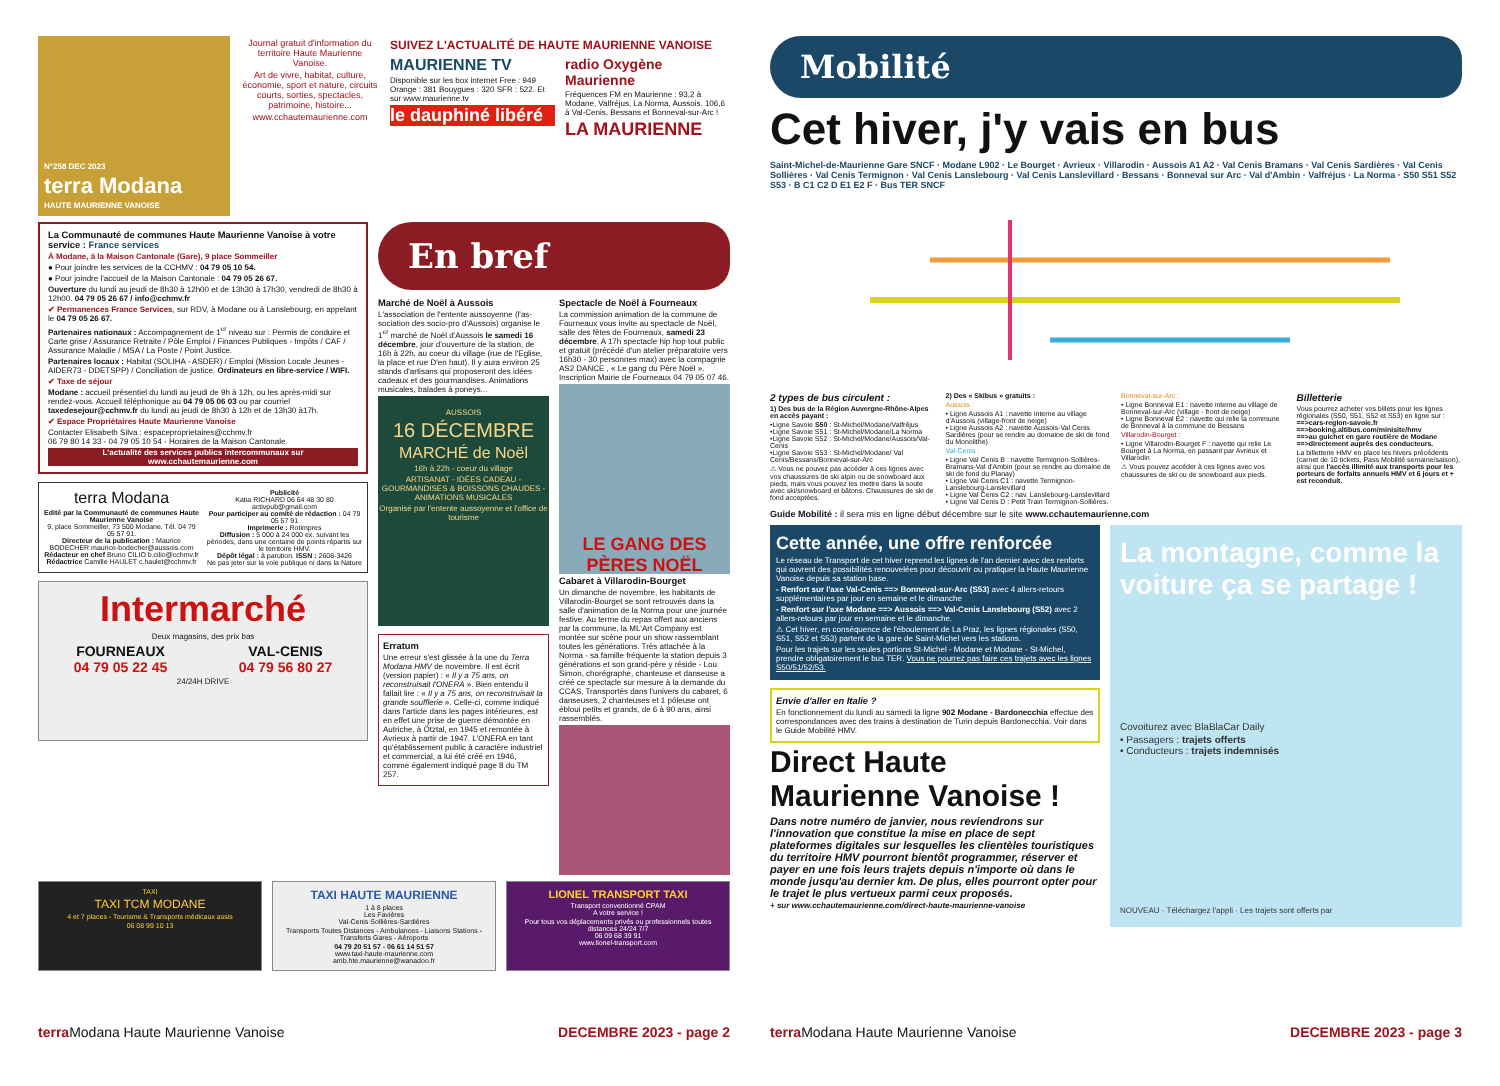N°258 DEC 2023
terra Modana
HAUTE MAURIENNE VANOISE
Journal gratuit d'information du territoire Haute Maurienne Vanoise.
Art de vivre, habitat, culture, économie, sport et nature, circuits courts, sorties, spectacles, patrimoine, histoire...
www.cchautemaurienne.com
SUIVEZ L'ACTUALITÉ DE HAUTE MAURIENNE VANOISE
MAURIENNE TV
Disponible sur les box internet Free : 949 Orange : 381 Bouygues : 320 SFR : 522. Et sur www.maurienne.tv
le dauphiné libéré
radio Oxygène Maurienne
Fréquences FM en Maurienne : 93,2 à Modane, Valfréjus, La Norma, Aussois. 106,6 à Val-Cenis, Bessans et Bonneval-sur-Arc !
LA MAURIENNE
La Communauté de communes Haute Maurienne Vanoise à votre service : France services
À Modane, à la Maison Cantonale (Gare), 9 place Sommeiller
● Pour joindre les services de la CCHMV : 04 79 05 10 54.
● Pour joindre l'accueil de la Maison Cantonale : 04 79 05 26 67.
Ouverture du lundi au jeudi de 8h30 à 12h00 et de 13h30 à 17h30, vendredi de 8h30 à 12h00. 04 79 05 26 67 / info@cchmv.fr
✔ Permanences France Services, sur RDV, à Modane ou à Lanslebourg, en appelant le 04 79 05 26 67.
Partenaires nationaux : Accompagnement de 1<sup>er</sup> niveau sur : Permis de conduire et Carte grise / Assurance Retraite / Pôle Emploi / Finances Publiques - Impôts / CAF / Assurance Maladie / MSA / La Poste / Point Justice.
Partenaires locaux : Habitat (SOLIHA - ASDER) / Emploi (Mission Locale Jeunes - AIDER73 - DDETSPP) / Conciliation de justice. Ordinateurs en libre-service / WIFI.
✔ Taxe de séjour
Modane : accueil présentiel du lundi au jeudi de 9h à 12h, ou les après-midi sur rendez-vous. Accueil téléphonique au 04 79 05 06 03 ou par courriel taxedesejour@cchmv.fr du lundi au jeudi de 8h30 à 12h et de 13h30 à17h.
✔ Espace Propriétaires Haute Maurienne Vanoise
Contacter Elisabeth Silva : espaceproprietaires@cchmv.fr
06 79 80 14 33 - 04 79 05 10 54 - Horaires de la Maison Cantonale.
L'actualité des services publics intercommunaux sur www.cchautemaurienne.com
terra Modana
Edité par la Communauté de communes Haute Maurienne Vanoise
9, place Sommeiller, 73 500 Modane. Tél. 04 79 05 57 91.
Directeur de la publication : Maurice BODECHER maurice-bodecher@aussois.com
Rédacteur en chef Bruno CILIO b.cilio@cchmv.fr
Rédactrice Camille HAULET c.haulet@cchmv.fr
Publicité
Katia RICHARD 06 64 48 30 80 activpub@gmail.com
Pour participer au comité de rédaction : 04 79 05 57 91
Imprimerie : Rotimpres
Diffusion : 5 000 à 24 000 ex. suivant les périodes, dans une centaine de points répartis sur le territoire HMV.
Dépôt légal : à parution. ISSN : 2608-3426
Ne pas jeter sur la voie publique ni dans la Nature
Intermarché
Deux magasins, des prix bas
FOURNEAUX
04 79 05 22 45
VAL-CENIS
04 79 56 80 27
24/24H DRIVE
En bref
Marché de Noël à Aussois
L'association de l'entente aussoyenne (l'as-sociation des socio-pro d'Aussois) organise le 1<sup>er</sup> marché de Noël d'Aussois le samedi 16 décembre, jour d'ouverture de la station, de 16h à 22h, au coeur du village (rue de l'Eglise, la place et rue D'en haut). Il y aura environ 25 stands d'artisans qui proposeront des idées cadeaux et des gourmandises. Animations musicales, balades à poneys...
AUSSOIS
16 DÉCEMBRE
MARCHÉ de Noël
16h à 22h - coeur du village
ARTISANAT - IDÉES CADEAU - GOURMANDISES & BOISSONS CHAUDES - ANIMATIONS MUSICALES
Organisé par l'entente aussoyenne et l'office de tourisme
Erratum
Une erreur s'est glissée à la une du Terra Modana HMV de novembre. Il est écrit (version papier) : « Il y a 75 ans, on reconstruisait l'ONERA ». Bien entendu il fallait lire : « Il y a 75 ans, on reconstruisait la grande soufflerie ». Celle-ci, comme indiqué dans l'article dans les pages intérieures, est en effet une prise de guerre démontée en Autriche, à Ötztal, en 1945 et remontée à Avrieux à partir de 1947. L'ONERA en tant qu'établissement public à caractère industriel et commercial, a lui été créé en 1946, comme également indiqué page 8 du TM 257.
Spectacle de Noël à Fourneaux
La commission animation de la commune de Fourneaux vous invite au spectacle de Noël, salle des fêtes de Fourneaux, samedi 23 décembre. A 17h spectacle hip hop tout public et gratuit (précédé d'un atelier préparatoire vers 16h30 - 30 personnes max) avec la compagnie AS2 DANCE , « Le gang du Père Noël ». Inscription Mairie de Fourneaux 04 79 05 07 46.
LE GANG DES PÈRES NOËL
Cabaret à Villarodin-Bourget
Un dimanche de novembre, les habitants de Villarodin-Bourget se sont retrouvés dans la salle d'animation de la Norma pour une journée festive. Au terme du repas offert aux anciens par la commune, la ML'Art Company est montée sur scène pour un show rassemblant toutes les générations. Très attachée à la Norma - sa famille fréquente la station depuis 3 générations et son grand-père y réside - Lou Simon, chorégraphe, chanteuse et danseuse a créé ce spectacle sur mesure à la demande du CCAS. Transportés dans l'univers du cabaret, 6 danseuses, 2 chanteuses et 1 pôleuse ont ébloui petits et grands, de 6 à 90 ans, ainsi rassemblés.
TAXI
TAXI TCM MODANE
4 et 7 places - Tourisme & Transports médicaux assis
06 08 99 10 13
TAXI HAUTE MAURIENNE
1 à 8 places
Les Favières
Val-Cenis Sollières-Sardières
Transports Toutes Distances - Ambulances - Liaisons Stations - Transferts Gares - Aéroports
04 79 20 51 57 - 06 61 14 51 57
www.taxi-haute-maurienne.com
amb.hte.maurienne@wanadoo.fr
LIONEL TRANSPORT TAXI
Transport conventionné CPAM
A votre service !
Pour tous vos déplacements privés ou professionnels toutes distances 24/24 7/7
06 09 68 39 91
www.lionel-transport.com
terra Modana Haute Maurienne Vanoise DECEMBRE 2023 - page 2
Mobilité
Cet hiver, j'y vais en bus
Saint-Michel-de-Maurienne Gare SNCF · Modane L902 · Le Bourget · Avrieux · Villarodin · Aussois A1 A2 · Val Cenis Bramans · Val Cenis Sardières · Val Cenis Sollières · Val Cenis Termignon · Val Cenis Lanslebourg · Val Cenis Lanslevillard · Bessans · Bonneval sur Arc · Val d'Ambin · Valfréjus · La Norma · S50 S51 S52 S53 · B C1 C2 D E1 E2 F · Bus TER SNCF
2 types de bus circulent :
1) Des bus de la Région Auvergne-Rhône-Alpes en accès payant :
•Ligne Savoie S50 : St-Michel/Modane/Valfréjus
•Ligne Savoie S51 : St-Michel/Modane/La Norma
•Ligne Savoie S52 : St-Michel/Modane/Aussois/Val-Cenis
•Ligne Savoie S53 : St-Michel/Modane/ Val Cenis/Bessans/Bonneval-sur-Arc
⚠ Vous ne pouvez pas accéder à ces lignes avec vos chaussures de ski alpin ou de snowboard aux pieds, mais vous pouvez les mettre dans la soute avec ski/snowboard et bâtons. Chaussures de ski de fond acceptées.
2) Des « Skibus » gratuits :
Aussois :
• Ligne Aussois A1 : navette interne au village d'Aussois (village-front de neige)
• Ligne Aussois A2 : navette Aussois-Val Cenis Sardières (pour se rendre au domaine de ski de fond du Monolithe)
Val-Cenis :
• Ligne Val Cenis B : navette Termignon-Sollières-Bramans-Val d'Ambin (pour se rendre au domaine de ski de fond du Planay)
• Ligne Val Cenis C1 : navette Termignon-Lanslebourg-Lanslevillard
• Ligne Val Cenis C2 : nav. Lanslebourg-Lanslevillard
• Ligne Val Cenis D : Petit Train Termignon-Sollières.
Bonneval-sur-Arc :
• Ligne Bonneval E1 : navette interne au village de Bonneval-sur-Arc (village - front de neige)
• Ligne Bonneval E2 : navette qui relie la commune de Bonneval à la commune de Bessans
Villarodin-Bourget :
• Ligne Villarodin-Bourget F : navette qui relie Le Bourget à La Norma, en passant par Avrieux et Villarodin
⚠ Vous pouvez accéder à ces lignes avec vos chaussures de ski ou de snowboard aux pieds.
Billetterie
Vous pourrez acheter vos billets pour les lignes régionales (S50, S51, S52 et S53) en ligne sur :
==>cars-region-savoie.fr
==>booking.altibus.com/minisite/hmv
==>au guichet en gare routière de Modane
==>directement auprès des conducteurs.
La billetterie HMV en place les hivers précédents (carnet de 10 tickets, Pass Mobilité semaine/saison), ainsi que l'accès illimité aux transports pour les porteurs de forfaits annuels HMV et 6 jours et + est reconduit.
Guide Mobilité : il sera mis en ligne début décembre sur le site www.cchautemaurienne.com
Cette année, une offre renforcée
Le réseau de Transport de cet hiver reprend les lignes de l'an dernier avec des renforts qui ouvrent des possibilités renouvelées pour découvrir ou pratiquer la Haute Maurienne Vanoise depuis sa station base.
- Renfort sur l'axe Val-Cenis ==> Bonneval-sur-Arc (S53) avec 4 allers-retours supplémentaires par jour en semaine et le dimanche
- Renfort sur l'axe Modane ==> Aussois ==> Val-Cenis Lanslebourg (S52) avec 2 allers-retours par jour en semaine et le dimanche.
⚠ Cet hiver, en conséquence de l'éboulement de La Praz, les lignes régionales (S50, S51, S52 et S53) partent de la gare de Saint-Michel vers les stations.
Pour les trajets sur les seules portions St-Michel - Modane et Modane - St-Michel, prendre obligatoirement le bus TER. Vous ne pourrez pas faire ces trajets avec les lignes S50/51/52/53.
Envie d'aller en Italie ?
En fonctionnement du lundi au samedi la ligne 902 Modane - Bardonecchia effectue des correspondances avec des trains à destination de Turin depuis Bardonecchia. Voir dans le Guide Mobilité HMV.
Direct Haute Maurienne Vanoise !
Dans notre numéro de janvier, nous reviendrons sur l'innovation que constitue la mise en place de sept plateformes digitales sur lesquelles les clientèles touristiques du territoire HMV pourront bientôt programmer, réserver et payer en une fois leurs trajets depuis n'importe où dans le monde jusqu'au dernier km. De plus, elles pourront opter pour le trajet le plus vertueux parmi ceux proposés.
+ sur www.cchautemaurienne.com/direct-haute-maurienne-vanoise
La montagne, comme la voiture ça se partage !
Covoiturez avec BlaBlaCar Daily
• Passagers : trajets offerts
• Conducteurs : trajets indemnisés
NOUVEAU · Téléchargez l'appli · Les trajets sont offerts par
terra Modana Haute Maurienne Vanoise DECEMBRE 2023 - page 3